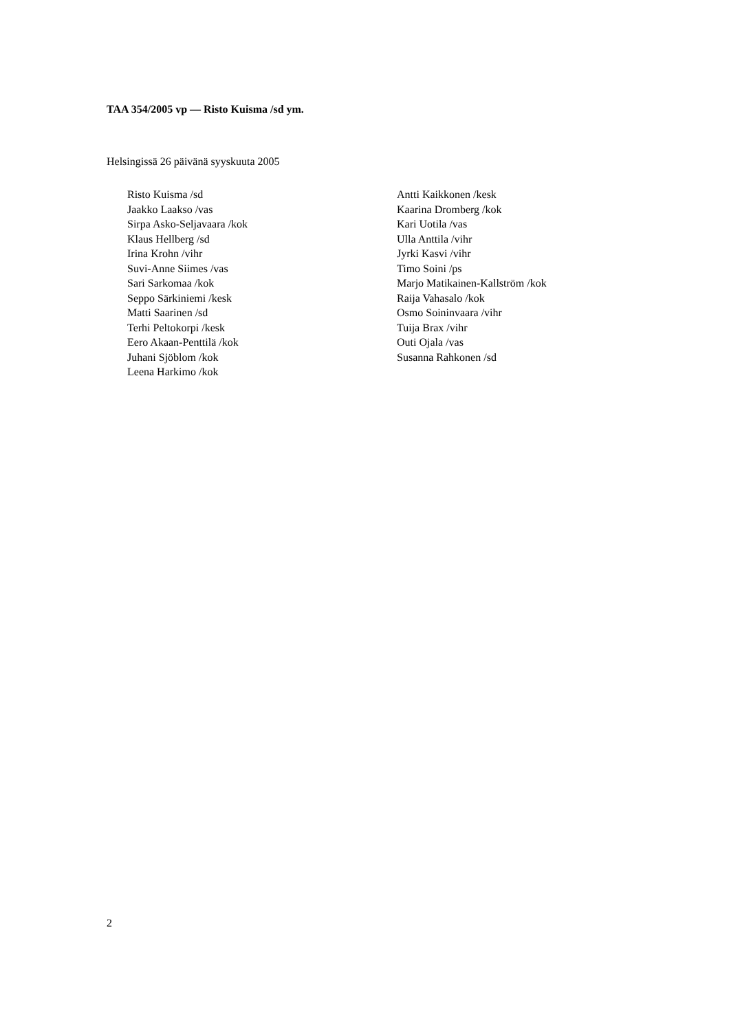TAA 354/2005 vp — Risto Kuisma /sd ym.
Helsingissä 26 päivänä syyskuuta 2005
Risto Kuisma /sd
Jaakko Laakso /vas
Sirpa Asko-Seljavaara /kok
Klaus Hellberg /sd
Irina Krohn /vihr
Suvi-Anne Siimes /vas
Sari Sarkomaa /kok
Seppo Särkiniemi /kesk
Matti Saarinen /sd
Terhi Peltokorpi /kesk
Eero Akaan-Penttilä /kok
Juhani Sjöblom /kok
Leena Harkimo /kok
Antti Kaikkonen /kesk
Kaarina Dromberg /kok
Kari Uotila /vas
Ulla Anttila /vihr
Jyrki Kasvi /vihr
Timo Soini /ps
Marjo Matikainen-Kallström /kok
Raija Vahasalo /kok
Osmo Soininvaara /vihr
Tuija Brax /vihr
Outi Ojala /vas
Susanna Rahkonen /sd
2